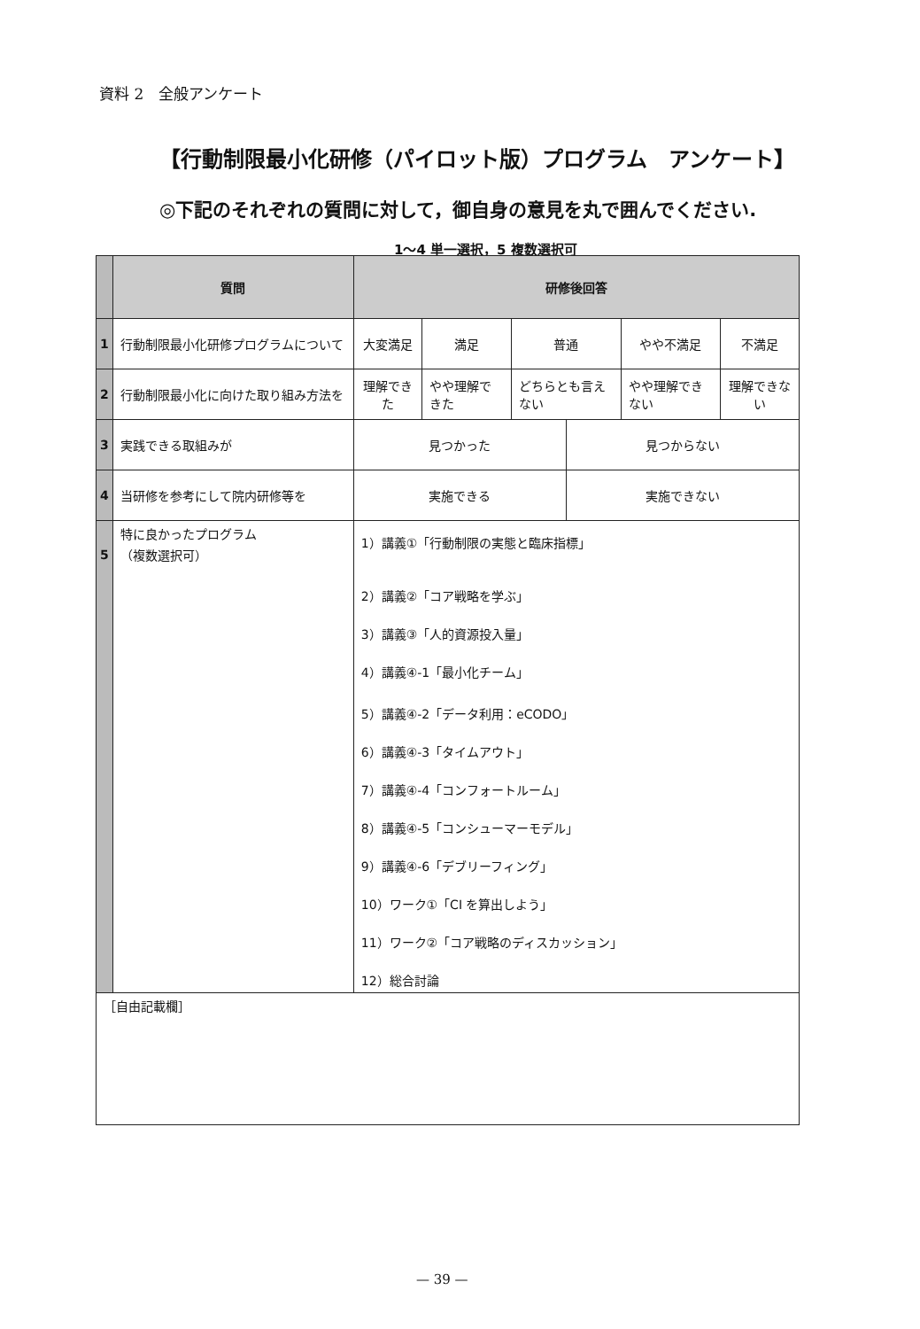資料 2　全般アンケート
【行動制限最小化研修（パイロット版）プログラム　アンケート】
◎下記のそれぞれの質問に対して，御自身の意見を丸で囲んでください.
1～4 単一選択，5 複数選択可
| | 質問 | 研修後回答 | | | | | |
| --- | --- | --- | --- | --- | --- | --- | --- |
| 1 | 行動制限最小化研修プログラムについて | 大変満足 | 満足 | 普通 | | やや不満足 | 不満足 |
| 2 | 行動制限最小化に向けた取り組み方法を | 理解できた | やや理解できた | どちらとも言えない | | やや理解できない | 理解できない |
| 3 | 実践できる取組みが | 見つかった | | | 見つからない | | |
| 4 | 当研修を参考にして院内研修等を | 実施できる | | | 実施できない | | |
| 5 | 特に良かったプログラム （複数選択可） | 1）講義①「行動制限の実態と臨床指標」 2）講義②「コア戦略を学ぶ」 3）講義③「人的資源投入量」 4）講義④-1「最小化チーム」 5）講義④-2「データ利用：eCODO」 6）講義④-3「タイムアウト」 7）講義④-4「コンフォートルーム」 8）講義④-5「コンシューマーモデル」 9）講義④-6「デブリーフィング」 10）ワーク①「CI を算出しよう」 11）ワーク②「コア戦略のディスカッション」 12）総合討論 | | | | | |
| ［自由記載欄］ | | | | | | | |
— 39 —